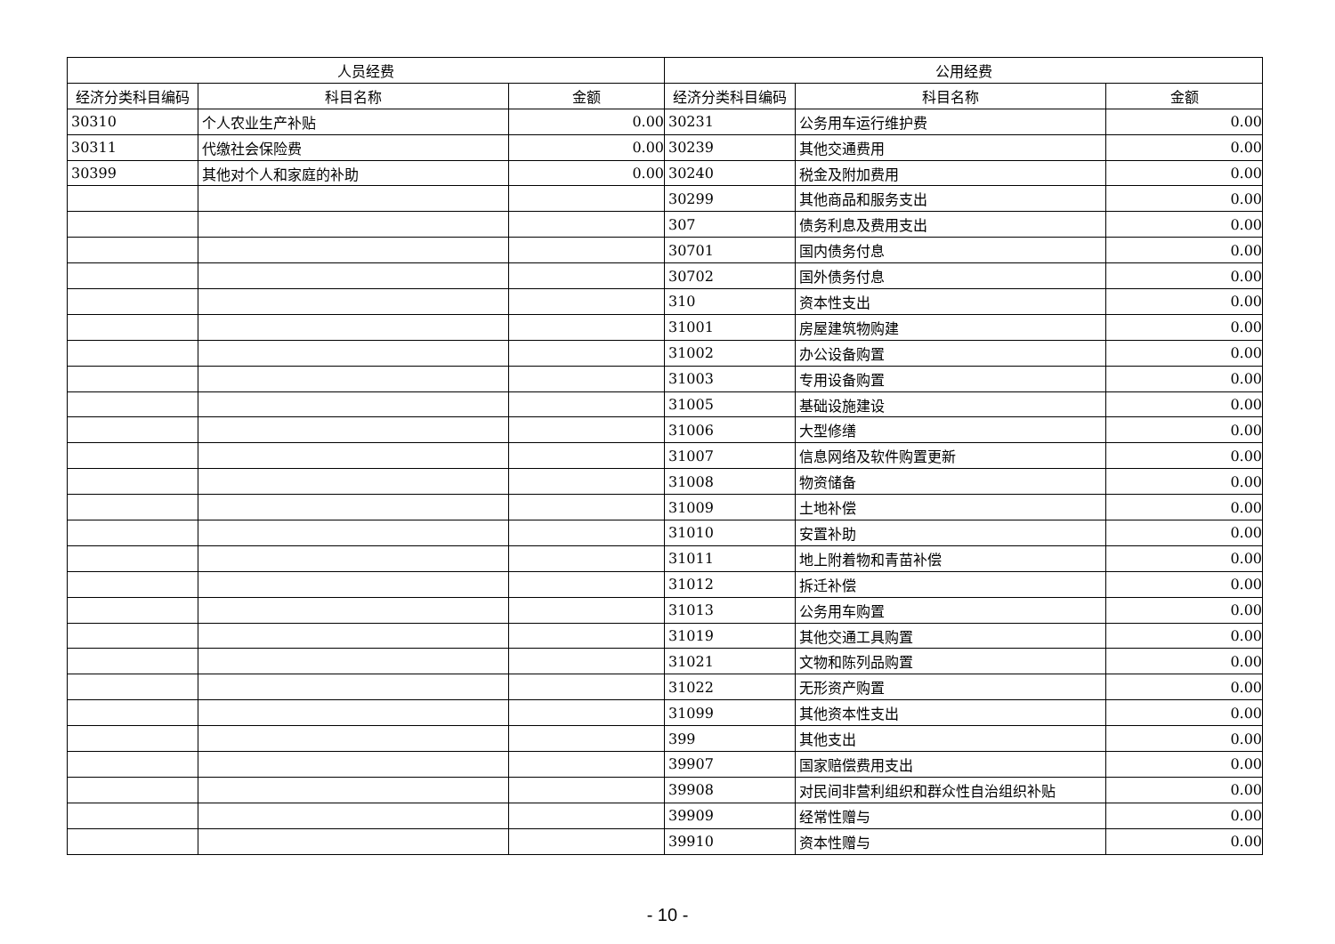| 人员经费 | | | 公用经费 | | |
| --- | --- | --- | --- | --- | --- |
| 经济分类科目编码 | 科目名称 | 金额 | 经济分类科目编码 | 科目名称 | 金额 |
| 30310 | 个人农业生产补贴 | 0.00 | 30231 | 公务用车运行维护费 | 0.00 |
| 30311 | 代缴社会保险费 | 0.00 | 30239 | 其他交通费用 | 0.00 |
| 30399 | 其他对个人和家庭的补助 | 0.00 | 30240 | 税金及附加费用 | 0.00 |
| | | | 30299 | 其他商品和服务支出 | 0.00 |
| | | | 307 | 债务利息及费用支出 | 0.00 |
| | | | 30701 | 国内债务付息 | 0.00 |
| | | | 30702 | 国外债务付息 | 0.00 |
| | | | 310 | 资本性支出 | 0.00 |
| | | | 31001 | 房屋建筑物购建 | 0.00 |
| | | | 31002 | 办公设备购置 | 0.00 |
| | | | 31003 | 专用设备购置 | 0.00 |
| | | | 31005 | 基础设施建设 | 0.00 |
| | | | 31006 | 大型修缮 | 0.00 |
| | | | 31007 | 信息网络及软件购置更新 | 0.00 |
| | | | 31008 | 物资储备 | 0.00 |
| | | | 31009 | 土地补偿 | 0.00 |
| | | | 31010 | 安置补助 | 0.00 |
| | | | 31011 | 地上附着物和青苗补偿 | 0.00 |
| | | | 31012 | 拆迁补偿 | 0.00 |
| | | | 31013 | 公务用车购置 | 0.00 |
| | | | 31019 | 其他交通工具购置 | 0.00 |
| | | | 31021 | 文物和陈列品购置 | 0.00 |
| | | | 31022 | 无形资产购置 | 0.00 |
| | | | 31099 | 其他资本性支出 | 0.00 |
| | | | 399 | 其他支出 | 0.00 |
| | | | 39907 | 国家赔偿费用支出 | 0.00 |
| | | | 39908 | 对民间非营利组织和群众性自治组织补贴 | 0.00 |
| | | | 39909 | 经常性赠与 | 0.00 |
| | | | 39910 | 资本性赠与 | 0.00 |
- 10 -